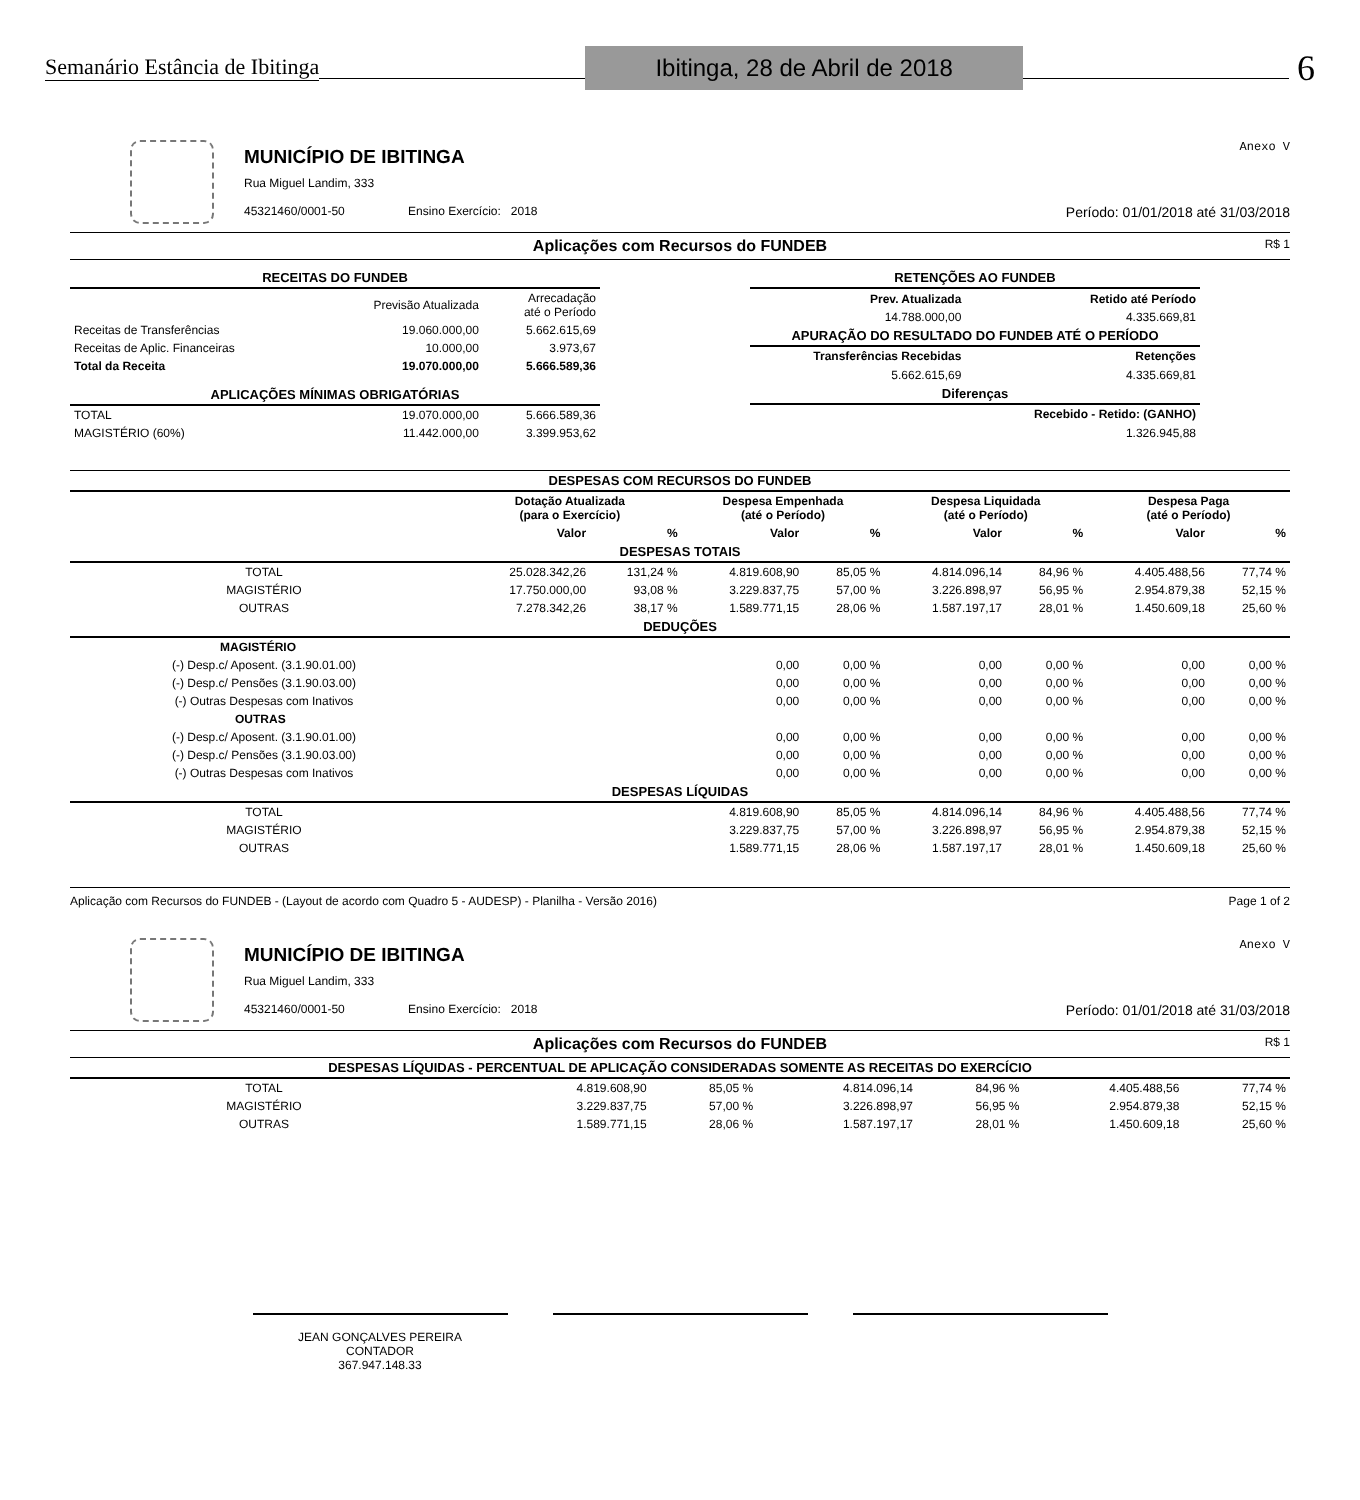Semanário Estância de Ibitinga Ibitinga, 28 de Abril de 2018 6
MUNICÍPIO DE IBITINGA
Anexo V
Rua Miguel Landim, 333
45321460/0001-50 Ensino Exercício: 2018 Período: 01/01/2018 até 31/03/2018
Aplicações com Recursos do FUNDEB R$ 1
| RECEITAS DO FUNDEB | | |
| | Previsão Atualizada | Arrecadação até o Período |
| Receitas de Transferências | 19.060.000,00 | 5.662.615,69 |
| Receitas de Aplic. Financeiras | 10.000,00 | 3.973,67 |
| Total da Receita | 19.070.000,00 | 5.666.589,36 |
| APLICAÇÕES MÍNIMAS OBRIGATÓRIAS | | |
| TOTAL | 19.070.000,00 | 5.666.589,36 |
| MAGISTÉRIO (60%) | 11.442.000,00 | 3.399.953,62 |
| RETENÇÕES AO FUNDEB | |
| Prev. Atualizada | Retido até Período |
| 14.788.000,00 | 4.335.669,81 |
| APURAÇÃO DO RESULTADO DO FUNDEB ATÉ O PERÍODO | |
| Transferências Recebidas | Retenções |
| 5.662.615,69 | 4.335.669,81 |
| Diferenças | |
| | Recebido - Retido: (GANHO) |
| | 1.326.945,88 |
| DESPESAS COM RECURSOS DO FUNDEB | | | | | | | | |
| | Dotação Atualizada (para o Exercício) | | Despesa Empenhada (até o Período) | | Despesa Liquidada (até o Período) | | Despesa Paga (até o Período) | |
| | Valor | % | Valor | % | Valor | % | Valor | % |
| DESPESAS TOTAIS | | | | | | | | |
| TOTAL | 25.028.342,26 | 131,24 % | 4.819.608,90 | 85,05 % | 4.814.096,14 | 84,96 % | 4.405.488,56 | 77,74 % |
| MAGISTÉRIO | 17.750.000,00 | 93,08 % | 3.229.837,75 | 57,00 % | 3.226.898,97 | 56,95 % | 2.954.879,38 | 52,15 % |
| OUTRAS | 7.278.342,26 | 38,17 % | 1.589.771,15 | 28,06 % | 1.587.197,17 | 28,01 % | 1.450.609,18 | 25,60 % |
| DEDUÇÕES | | | | | | | | |
| MAGISTÉRIO | | | | | | | | |
| (-) Desp.c/ Aposent. (3.1.90.01.00) | | | 0,00 | 0,00 % | 0,00 | 0,00 % | 0,00 | 0,00 % |
| (-) Desp.c/ Pensões (3.1.90.03.00) | | | 0,00 | 0,00 % | 0,00 | 0,00 % | 0,00 | 0,00 % |
| (-) Outras Despesas com Inativos | | | 0,00 | 0,00 % | 0,00 | 0,00 % | 0,00 | 0,00 % |
| OUTRAS | | | | | | | | |
| (-) Desp.c/ Aposent. (3.1.90.01.00) | | | 0,00 | 0,00 % | 0,00 | 0,00 % | 0,00 | 0,00 % |
| (-) Desp.c/ Pensões (3.1.90.03.00) | | | 0,00 | 0,00 % | 0,00 | 0,00 % | 0,00 | 0,00 % |
| (-) Outras Despesas com Inativos | | | 0,00 | 0,00 % | 0,00 | 0,00 % | 0,00 | 0,00 % |
| DESPESAS LÍQUIDAS | | | | | | | | |
| TOTAL | | | 4.819.608,90 | 85,05 % | 4.814.096,14 | 84,96 % | 4.405.488,56 | 77,74 % |
| MAGISTÉRIO | | | 3.229.837,75 | 57,00 % | 3.226.898,97 | 56,95 % | 2.954.879,38 | 52,15 % |
| OUTRAS | | | 1.589.771,15 | 28,06 % | 1.587.197,17 | 28,01 % | 1.450.609,18 | 25,60 % |
Aplicação com Recursos do FUNDEB - (Layout de acordo com Quadro 5 - AUDESP) - Planilha - Versão 2016) Page 1 of 2
MUNICÍPIO DE IBITINGA
Anexo V
Rua Miguel Landim, 333
45321460/0001-50 Ensino Exercício: 2018 Período: 01/01/2018 até 31/03/2018
Aplicações com Recursos do FUNDEB R$ 1
| DESPESAS LÍQUIDAS - PERCENTUAL DE APLICAÇÃO CONSIDERADAS SOMENTE AS RECEITAS DO EXERCÍCIO | | | | | | | | |
| TOTAL | | | 4.819.608,90 | 85,05 % | 4.814.096,14 | 84,96 % | 4.405.488,56 | 77,74 % |
| MAGISTÉRIO | | | 3.229.837,75 | 57,00 % | 3.226.898,97 | 56,95 % | 2.954.879,38 | 52,15 % |
| OUTRAS | | | 1.589.771,15 | 28,06 % | 1.587.197,17 | 28,01 % | 1.450.609,18 | 25,60 % |
JEAN GONÇALVES PEREIRA
CONTADOR
367.947.148.33